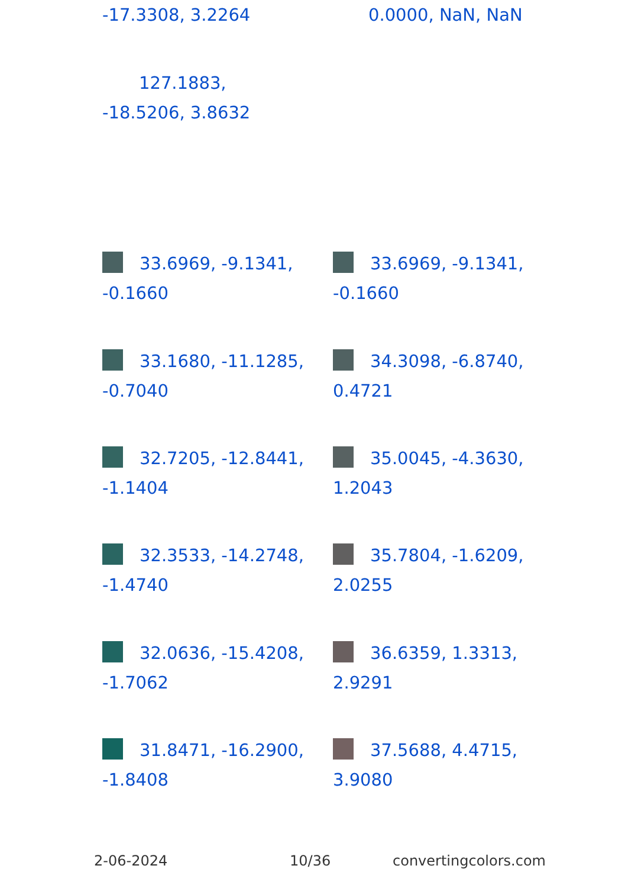-17.3308, 3.2264 0.0000, NaN, NaN
127.1883,
-18.5206, 3.8632
33.6969, -9.1341,
-0.1660
33.6969, -9.1341,
-0.1660
33.1680, -11.1285,
-0.7040
34.3098, -6.8740,
0.4721
32.7205, -12.8441,
-1.1404
35.0045, -4.3630,
1.2043
32.3533, -14.2748,
-1.4740
35.7804, -1.6209,
2.0255
32.0636, -15.4208,
-1.7062
36.6359, 1.3313,
2.9291
31.8471, -16.2900,
-1.8408
37.5688, 4.4715,
3.9080
2-06-2024 10/36 convertingcolors.com